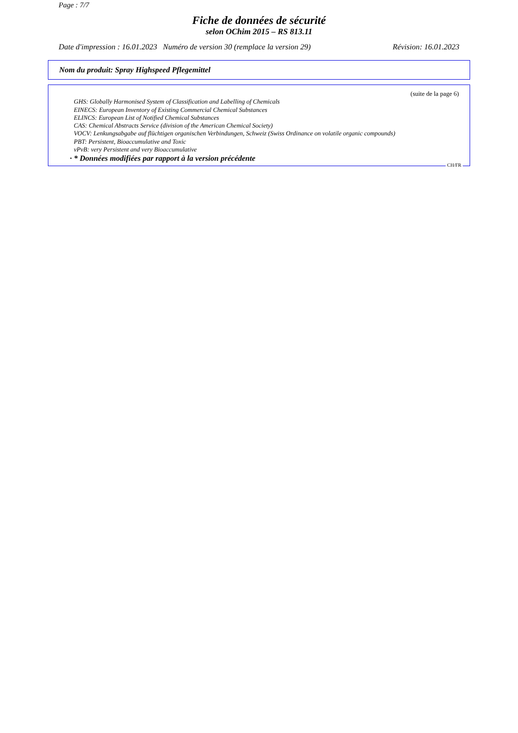Page : 7/7
Fiche de données de sécurité
selon OChim 2015 – RS 813.11
Date d'impression : 16.01.2023 Numéro de version 30 (remplace la version 29) Révision: 16.01.2023
Nom du produit: Spray Highspeed Pflegemittel
(suite de la page 6)
GHS: Globally Harmonised System of Classification and Labelling of Chemicals
EINECS: European Inventory of Existing Commercial Chemical Substances
ELINCS: European List of Notified Chemical Substances
CAS: Chemical Abstracts Service (division of the American Chemical Society)
VOCV: Lenkungsabgabe auf flüchtigen organischen Verbindungen, Schweiz (Swiss Ordinance on volatile organic compounds)
PBT: Persistent, Bioaccumulative and Toxic
vPvB: very Persistent and very Bioaccumulative
· * Données modifiées par rapport à la version précédente
CH/FR